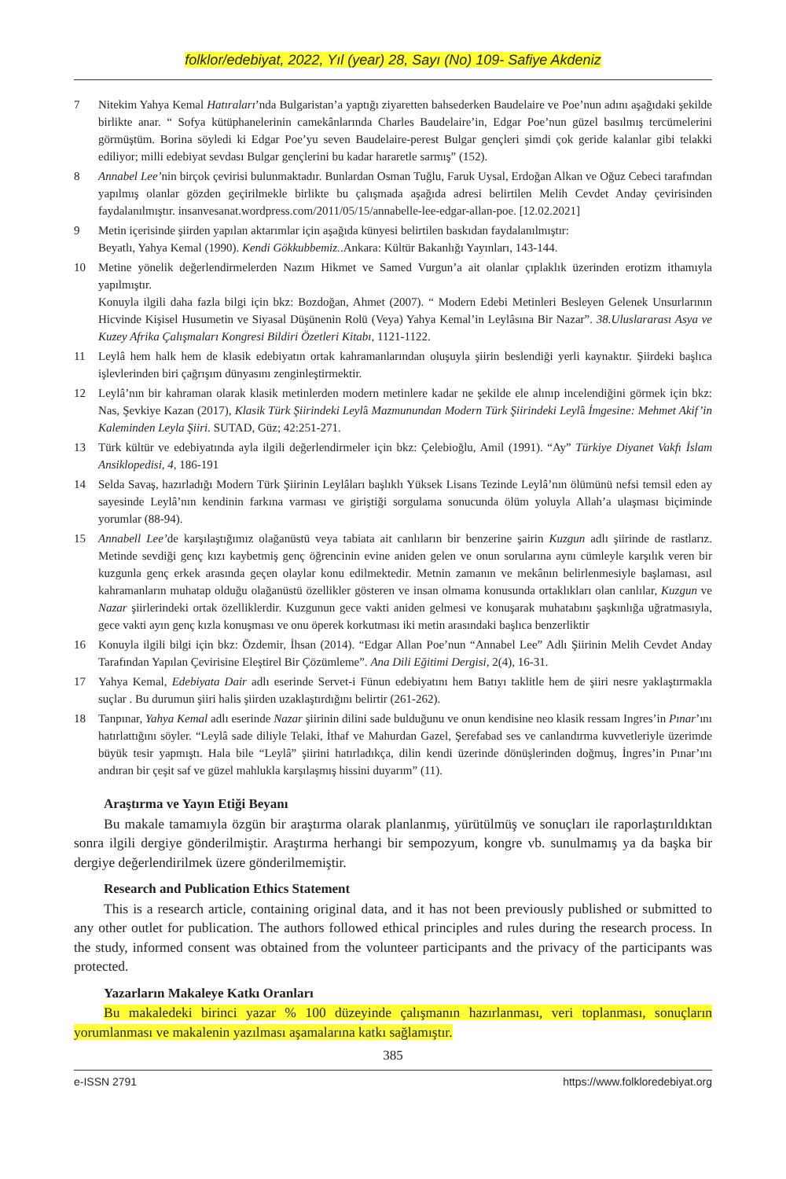folklor/edebiyat, 2022, Yıl (year) 28, Sayı (No) 109- Safiye Akdeniz
7 Nitekim Yahya Kemal Hatıraları’nda Bulgaristan’a yaptığı ziyaretten bahsederken Baudelaire ve Poe’nun adını aşağıdaki şekilde birlikte anar. “ Sofya kütüphanelerinin camekânlarında Charles Baudelaire’in, Edgar Poe’nun güzel basılmış tercümelerini görmüştüm. Borina söyledi ki Edgar Poe’yu seven Baudelaire-perest Bulgar gençleri şimdi çok geride kalanlar gibi telakki ediliyor; milli edebiyat sevdası Bulgar gençlerini bu kadar hararetle sarmış” (152).
8 Annabel Lee’nin birçok çevirisi bulunmaktadır. Bunlardan Osman Tuğlu, Faruk Uysal, Erdoğan Alkan ve Oğuz Cebeci tarafından yapılmış olanlar gözden geçirilmekle birlikte bu çalışmada aşağıda adresi belirtilen Melih Cevdet Anday çevirisinden faydalanılmıştır. insanvesanat.wordpress.com/2011/05/15/annabelle-lee-edgar-allan-poe. [12.02.2021]
9 Metin içerisinde şiirden yapılan aktarımlar için aşağıda künyesi belirtilen baskıdan faydalanılmıştır:
Beyatlı, Yahya Kemal (1990). Kendi Gökkubbemiz..Ankara: Kültür Bakanlığı Yayınları, 143-144.
10 Metine yönelik değerlendirmelerden Nazım Hikmet ve Samed Vurgun’a ait olanlar çıplaklık üzerinden erotizm ithamıyla yapılmıştır.
Konuyla ilgili daha fazla bilgi için bkz: Bozdoğan, Ahmet (2007). “ Modern Edebi Metinleri Besleyen Gelenek Unsurlarının Hicvinde Kişisel Husumetin ve Siyasal Düşünenin Rolü (Veya) Yahya Kemal’in Leylâsına Bir Nazar”. 38.Uluslararası Asya ve Kuzey Afrika Çalışmaları Kongresi Bildiri Özetleri Kitabı, 1121-1122.
11 Leylâ hem halk hem de klasik edebiyatın ortak kahramanlarından oluşuyla şiirin beslendiği yerli kaynaktır. Şiirdeki başlıca işlevlerinden biri çağrışım dünyasını zenginleştirmektir.
12 Leylâ’nın bir kahraman olarak klasik metinlerden modern metinlere kadar ne şekilde ele alınıp incelendiğini görmek için bkz: Nas, Şevkiye Kazan (2017), Klasik Türk Şiirindeki Leylâ Mazmunundan Modern Türk Şiirindeki Leylâ İmgesine: Mehmet Akif’in Kaleminden Leyla Şiiri. SUTAD, Güz; 42:251-271.
13 Türk kültür ve edebiyatında ayla ilgili değerlendirmeler için bkz: Çelebioğlu, Amil (1991). “Ay” Türkiye Diyanet Vakfı İslam Ansiklopedisi, 4, 186-191
14 Selda Savaş, hazırladığı Modern Türk Şiirinin Leylâları başlıklı Yüksek Lisans Tezinde Leylâ’nın ölümünü nefsi temsil eden ay sayesinde Leylâ’nın kendinin farkına varması ve giriştiği sorgulama sonucunda ölüm yoluyla Allah’a ulaşması biçiminde yorumlar (88-94).
15 Annabell Lee’de karşılaştığımız olağanüstü veya tabiata ait canlıların bir benzerine şairin Kuzgun adlı şiirinde de rastlarız. Metinde sevdiği genç kızı kaybetmiş genç öğrencinin evine aniden gelen ve onun sorularına aynı cümleyle karşılık veren bir kuzgunla genç erkek arasında geçen olaylar konu edilmektedir. Metnin zamanın ve mekânın belirlenmesiyle başlaması, asıl kahramanların muhatap olduğu olağanüstü özellikler gösteren ve insan olmama konusunda ortaklıkları olan canlılar, Kuzgun ve Nazar şiirlerindeki ortak özelliklerdir. Kuzgunun gece vakti aniden gelmesi ve konuşarak muhatabını şaşkınlığa uğratmasıyla, gece vakti ayın genç kızla konuşması ve onu öperek korkutması iki metin arasındaki başlıca benzerliktir
16 Konuyla ilgili bilgi için bkz: Özdemir, İhsan (2014). “Edgar Allan Poe’nun “Annabel Lee” Adlı Şiirinin Melih Cevdet Anday Tarafından Yapılan Çevirisine Eleştirel Bir Çözümleme”. Ana Dili Eğitimi Dergisi, 2(4), 16-31.
17 Yahya Kemal, Edebiyata Dair adlı eserinde Servet-i Fünun edebiyatını hem Batıyı taklitle hem de şiiri nesre yaklaştırmakla suçlar . Bu durumun şiiri halis şiirden uzaklaştırdığını belirtir (261-262).
18 Tanpınar, Yahya Kemal adlı eserinde Nazar şiirinin dilini sade bulduğunu ve onun kendisine neo klasik ressam Ingres’in Pınar’ını hatırlattığını söyler. “Leylâ sade diliyle Telaki, İthaf ve Mahurdan Gazel, Şerefabad ses ve canlandırma kuvvetleriyle üzerimde büyük tesir yapmıştı. Hala bile “Leylâ” şiirini hatırladıkça, dilin kendi üzerinde dönüşlerinden doğmuş, İngres’in Pınar’ını andıran bir çeşit saf ve güzel mahlukla karşılaşmış hissini duyarım” (11).
Araştırma ve Yayın Etiği Beyanı
Bu makale tamamıyla özgün bir araştırma olarak planlanmış, yürütülmüş ve sonuçları ile raporlaştırıldıktan sonra ilgili dergiye gönderilmiştir. Araştırma herhangi bir sempozyum, kongre vb. sunulmamış ya da başka bir dergiye değerlendirilmek üzere gönderilmemiştir.
Research and Publication Ethics Statement
This is a research article, containing original data, and it has not been previously published or submitted to any other outlet for publication. The authors followed ethical principles and rules during the research process. In the study, informed consent was obtained from the volunteer participants and the privacy of the participants was protected.
Yazarların Makaleye Katkı Oranları
Bu makaledeki birinci yazar % 100 düzeyinde çalışmanın hazırlanması, veri toplanması, sonuçların yorumlanması ve makalenin yazılması aşamalarına katkı sağlamıştır.
385
e-ISSN 2791 https://www.folkloredebiyat.org